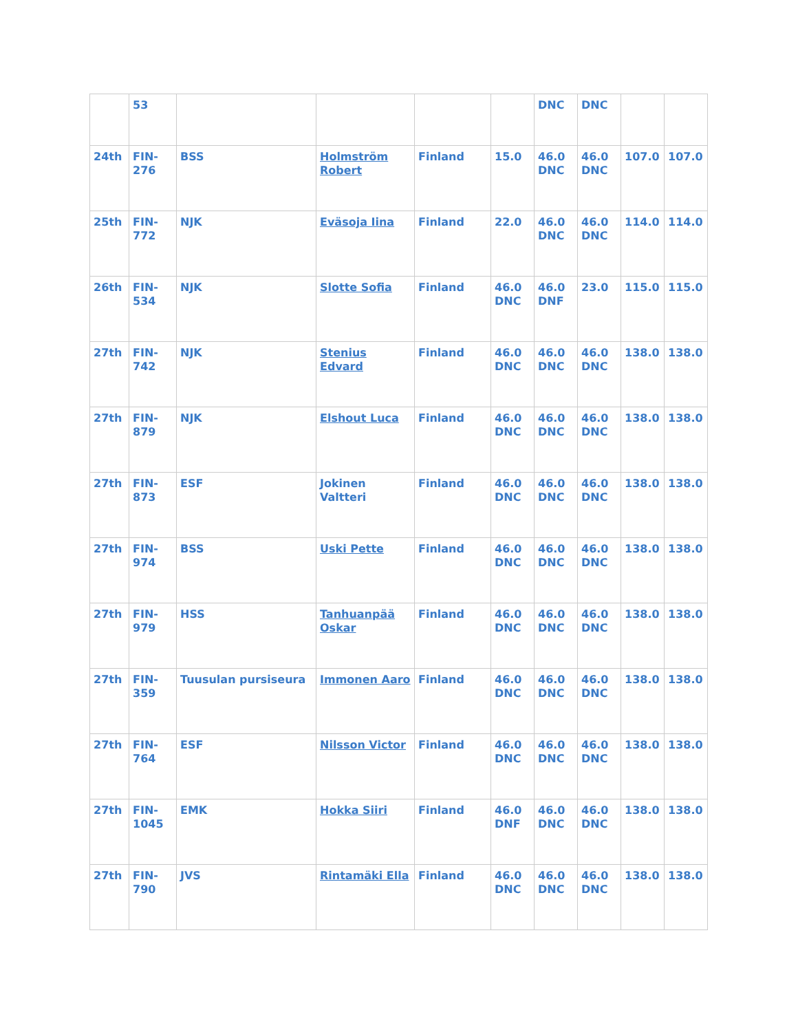| | 53 | | | | | DNC | DNC | | |
| 24th | FIN-276 | BSS | Holmström Robert | Finland | 15.0 | 46.0 DNC | 46.0 DNC | 107.0 | 107.0 |
| 25th | FIN-772 | NJK | Eväsoja Iina | Finland | 22.0 | 46.0 DNC | 46.0 DNC | 114.0 | 114.0 |
| 26th | FIN-534 | NJK | Slotte Sofia | Finland | 46.0 DNC | 46.0 DNF | 23.0 | 115.0 | 115.0 |
| 27th | FIN-742 | NJK | Stenius Edvard | Finland | 46.0 DNC | 46.0 DNC | 46.0 DNC | 138.0 | 138.0 |
| 27th | FIN-879 | NJK | Elshout Luca | Finland | 46.0 DNC | 46.0 DNC | 46.0 DNC | 138.0 | 138.0 |
| 27th | FIN-873 | ESF | Jokinen Valtteri | Finland | 46.0 DNC | 46.0 DNC | 46.0 DNC | 138.0 | 138.0 |
| 27th | FIN-974 | BSS | Uski Pette | Finland | 46.0 DNC | 46.0 DNC | 46.0 DNC | 138.0 | 138.0 |
| 27th | FIN-979 | HSS | Tanhuanpää Oskar | Finland | 46.0 DNC | 46.0 DNC | 46.0 DNC | 138.0 | 138.0 |
| 27th | FIN-359 | Tuusulan pursiseura | Immonen Aaro | Finland | 46.0 DNC | 46.0 DNC | 46.0 DNC | 138.0 | 138.0 |
| 27th | FIN-764 | ESF | Nilsson Victor | Finland | 46.0 DNC | 46.0 DNC | 46.0 DNC | 138.0 | 138.0 |
| 27th | FIN-1045 | EMK | Hokka Siiri | Finland | 46.0 DNF | 46.0 DNC | 46.0 DNC | 138.0 | 138.0 |
| 27th | FIN-790 | JVS | Rintamäki Ella | Finland | 46.0 DNC | 46.0 DNC | 46.0 DNC | 138.0 | 138.0 |